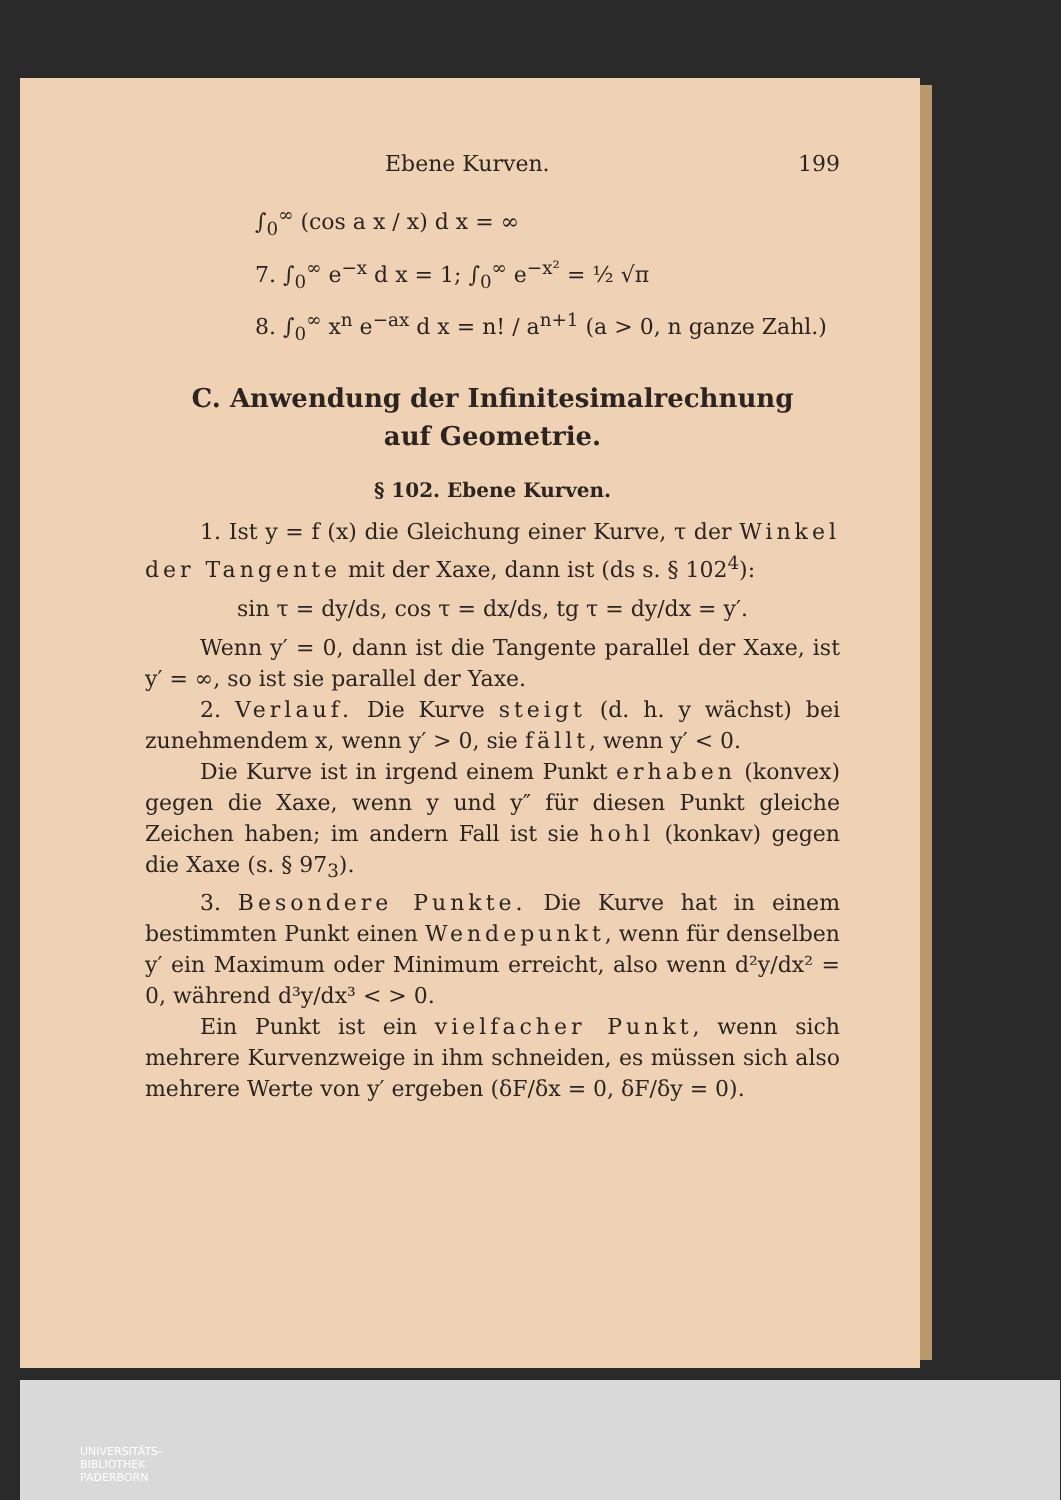Ebene Kurven. 199
∫<sub>0</sub><sup>∞</sup> (cos a x / x) d x = ∞
7. ∫<sub>0</sub><sup>∞</sup> e<sup>−x</sup> d x = 1; ∫<sub>0</sub><sup>∞</sup> e<sup>−x²</sup> = ½ √π
8. ∫<sub>0</sub><sup>∞</sup> x<sup>n</sup> e<sup>−ax</sup> d x = n! / a<sup>n+1</sup> (a > 0, n ganze Zahl.)
C. Anwendung der Infinitesimalrechnung
auf Geometrie.
§ 102. Ebene Kurven.
1. Ist y = f (x) die Gleichung einer Kurve, τ der Winkel der Tangente mit der Xaxe, dann ist (ds s. § 102<sup>4</sup>):
sin τ = dy/ds, cos τ = dx/ds, tg τ = dy/dx = y′.
Wenn y′ = 0, dann ist die Tangente parallel der Xaxe, ist y′ = ∞, so ist sie parallel der Yaxe.
2. Verlauf. Die Kurve steigt (d. h. y wächst) bei zunehmendem x, wenn y′ > 0, sie fällt, wenn y′ < 0.
Die Kurve ist in irgend einem Punkt erhaben (konvex) gegen die Xaxe, wenn y und y″ für diesen Punkt gleiche Zeichen haben; im andern Fall ist sie hohl (konkav) gegen die Xaxe (s. § 97<sub>3</sub>).
3. Besondere Punkte. Die Kurve hat in einem bestimmten Punkt einen Wendepunkt, wenn für denselben y′ ein Maximum oder Minimum erreicht, also wenn d²y/dx² = 0, während d³y/dx³ < > 0.
Ein Punkt ist ein vielfacher Punkt, wenn sich mehrere Kurvenzweige in ihm schneiden, es müssen sich also mehrere Werte von y′ ergeben (δF/δx = 0, δF/δy = 0).
UNIVERSITÄTS-
BIBLIOTHEK
PADERBORN